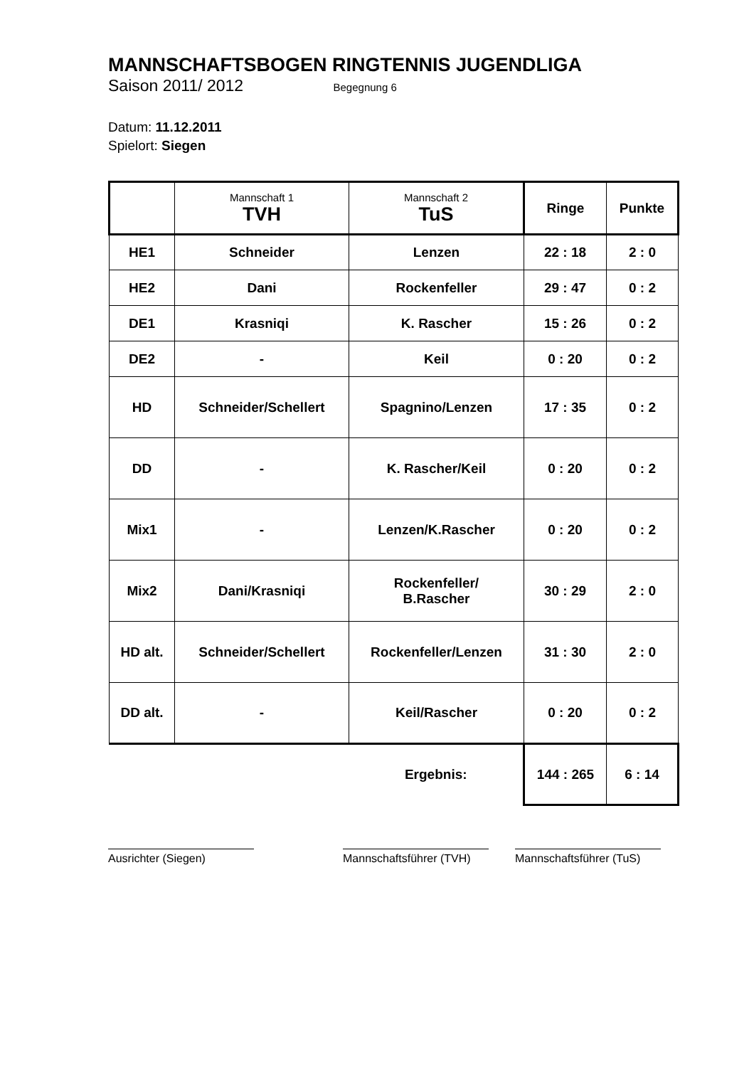MANNSCHAFTSBOGEN RINGTENNIS JUGENDLIGA
Saison 2011/ 2012 Begegnung 6
Datum: 11.12.2011
Spielort: Siegen
| | Mannschaft 1 TVH | Mannschaft 2 TuS | Ringe | Punkte |
| --- | --- | --- | --- | --- |
| HE1 | Schneider | Lenzen | 22 : 18 | 2 : 0 |
| HE2 | Dani | Rockenfeller | 29 : 47 | 0 : 2 |
| DE1 | Krasniqi | K. Rascher | 15 : 26 | 0 : 2 |
| DE2 | - | Keil | 0 : 20 | 0 : 2 |
| HD | Schneider/Schellert | Spagnino/Lenzen | 17 : 35 | 0 : 2 |
| DD | - | K. Rascher/Keil | 0 : 20 | 0 : 2 |
| Mix1 | - | Lenzen/K.Rascher | 0 : 20 | 0 : 2 |
| Mix2 | Dani/Krasniqi | Rockenfeller/ B.Rascher | 30 : 29 | 2 : 0 |
| HD alt. | Schneider/Schellert | Rockenfeller/Lenzen | 31 : 30 | 2 : 0 |
| DD alt. | - | Keil/Rascher | 0 : 20 | 0 : 2 |
| | | Ergebnis: | 144 : 265 | 6 : 14 |
Ausrichter (Siegen) Mannschaftsführer (TVH)
Mannschaftsführer (TuS)